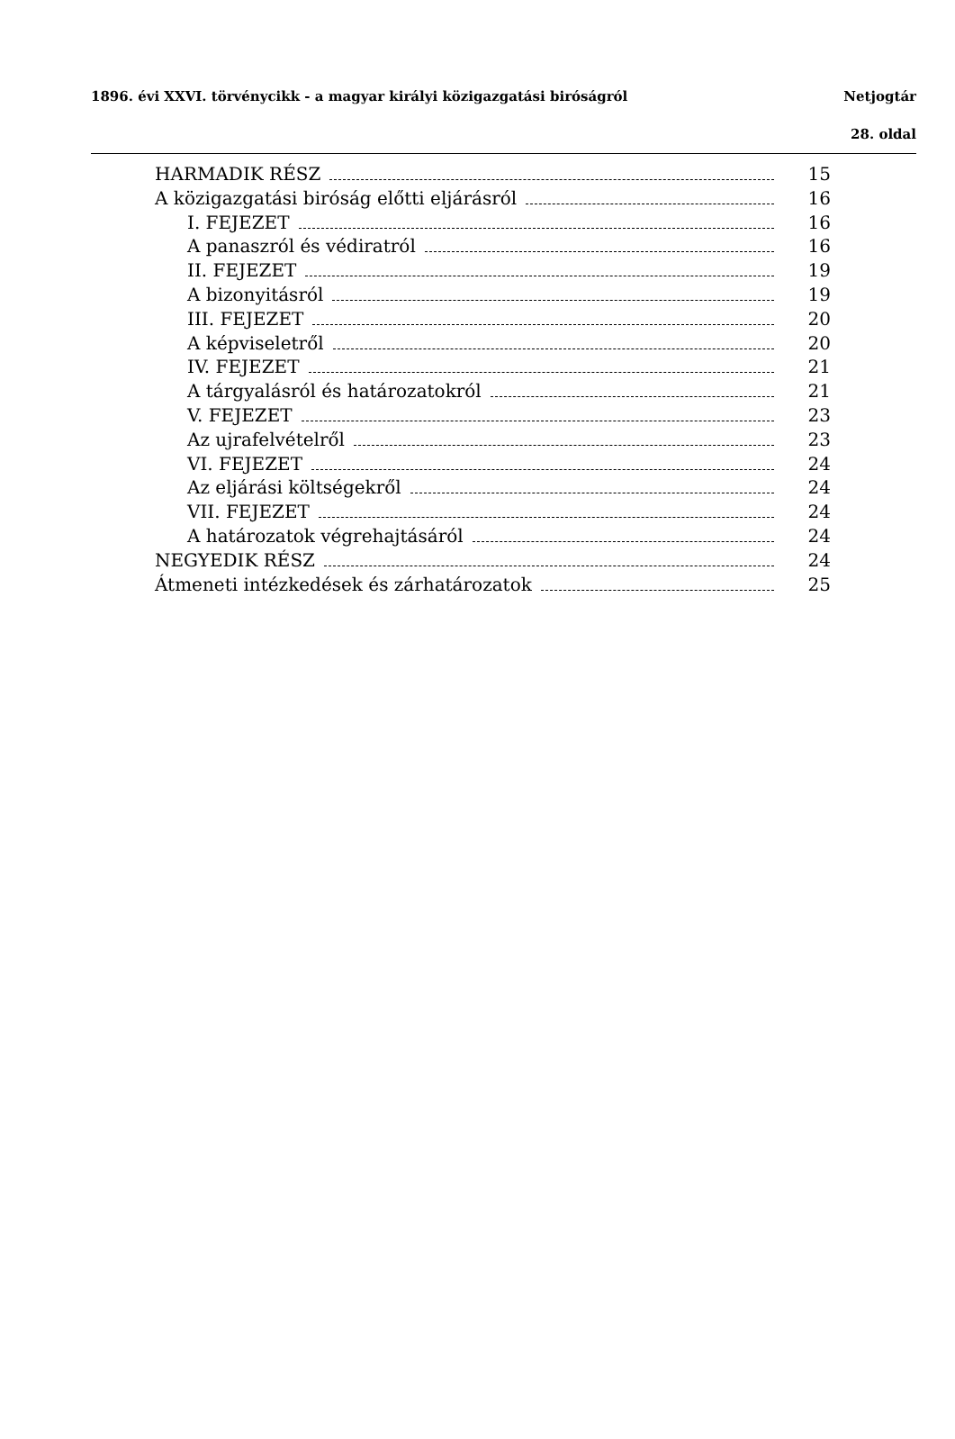1896. évi XXVI. törvénycikk - a magyar királyi közigazgatási biróságról Netjogtár
28. oldal
HARMADIK RÉSZ 15
A közigazgatási biróság előtti eljárásról 16
I. FEJEZET 16
A panaszról és védiratról 16
II. FEJEZET 19
A bizonyitásról 19
III. FEJEZET 20
A képviseletről 20
IV. FEJEZET 21
A tárgyalásról és határozatokról 21
V. FEJEZET 23
Az ujrafelvételről 23
VI. FEJEZET 24
Az eljárási költségekről 24
VII. FEJEZET 24
A határozatok végrehajtásáról 24
NEGYEDIK RÉSZ 24
Átmeneti intézkedések és zárhatározatok 25